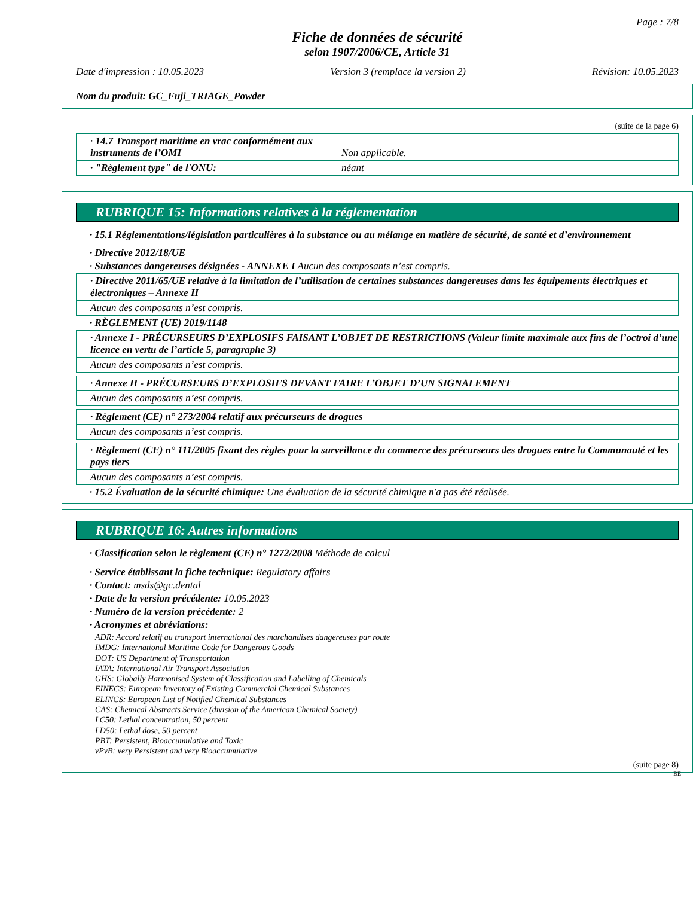Page : 7/8
Fiche de données de sécurité
selon 1907/2006/CE, Article 31
Date d'impression : 10.05.2023 Version 3 (remplace la version 2) Révision: 10.05.2023
Nom du produit: GC_Fuji_TRIAGE_Powder
(suite de la page 6)
· 14.7 Transport maritime en vrac conformément aux instruments de l’OMI Non applicable.
· "Règlement type" de l'ONU: néant
RUBRIQUE 15: Informations relatives à la réglementation
· 15.1 Réglementations/législation particulières à la substance ou au mélange en matière de sécurité, de santé et d’environnement
· Directive 2012/18/UE
· Substances dangereuses désignées - ANNEXE I Aucun des composants n’est compris.
· Directive 2011/65/UE relative à la limitation de l’utilisation de certaines substances dangereuses dans les équipements électriques et électroniques – Annexe II
Aucun des composants n’est compris.
· RÈGLEMENT (UE) 2019/1148
· Annexe I - PRÉCURSEURS D’EXPLOSIFS FAISANT L’OBJET DE RESTRICTIONS (Valeur limite maximale aux fins de l’octroi d’une licence en vertu de l’article 5, paragraphe 3)
Aucun des composants n’est compris.
· Annexe II - PRÉCURSEURS D’EXPLOSIFS DEVANT FAIRE L’OBJET D’UN SIGNALEMENT
Aucun des composants n’est compris.
· Règlement (CE) n° 273/2004 relatif aux précurseurs de drogues
Aucun des composants n’est compris.
· Règlement (CE) n° 111/2005 fixant des règles pour la surveillance du commerce des précurseurs des drogues entre la Communauté et les pays tiers
Aucun des composants n’est compris.
· 15.2 Évaluation de la sécurité chimique: Une évaluation de la sécurité chimique n'a pas été réalisée.
RUBRIQUE 16: Autres informations
· Classification selon le règlement (CE) n° 1272/2008 Méthode de calcul
· Service établissant la fiche technique: Regulatory affairs
· Contact: msds@gc.dental
· Date de la version précédente: 10.05.2023
· Numéro de la version précédente: 2
· Acronymes et abréviations:
ADR: Accord relatif au transport international des marchandises dangereuses par route
IMDG: International Maritime Code for Dangerous Goods
DOT: US Department of Transportation
IATA: International Air Transport Association
GHS: Globally Harmonised System of Classification and Labelling of Chemicals
EINECS: European Inventory of Existing Commercial Chemical Substances
ELINCS: European List of Notified Chemical Substances
CAS: Chemical Abstracts Service (division of the American Chemical Society)
LC50: Lethal concentration, 50 percent
LD50: Lethal dose, 50 percent
PBT: Persistent, Bioaccumulative and Toxic
vPvB: very Persistent and very Bioaccumulative
(suite page 8)
BE